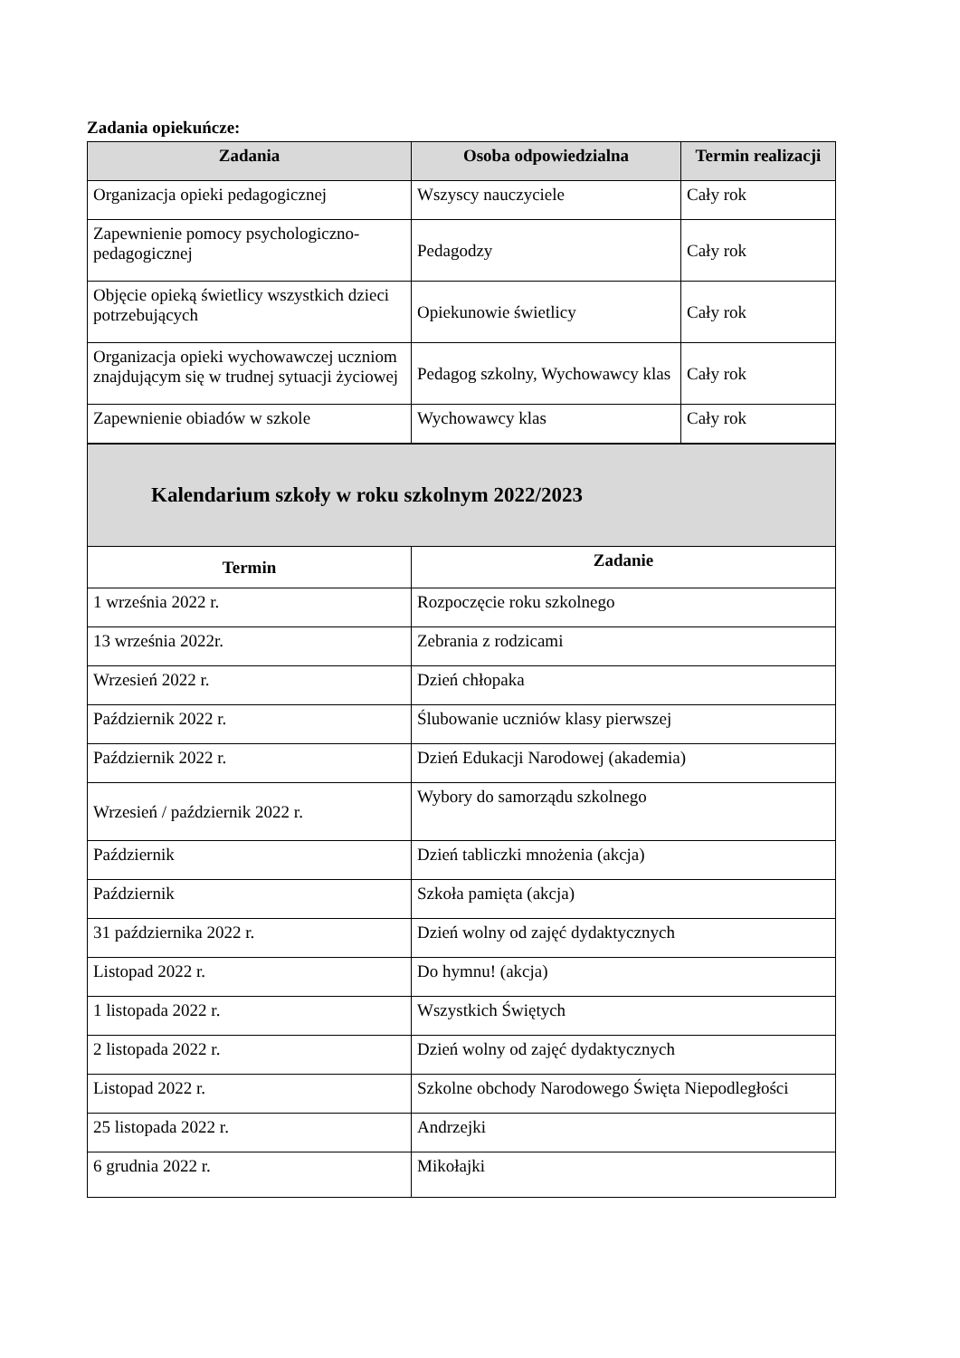Zadania opiekuńcze:
| Zadania | Osoba odpowiedzialna | Termin realizacji |
| --- | --- | --- |
| Organizacja opieki pedagogicznej | Wszyscy nauczyciele | Cały rok |
| Zapewnienie pomocy psychologiczno-pedagogicznej | Pedagodzy | Cały rok |
| Objęcie opieką świetlicy wszystkich dzieci potrzebujących | Opiekunowie świetlicy | Cały rok |
| Organizacja opieki wychowawczej uczniom znajdującym się w trudnej sytuacji życiowej | Pedagog szkolny, Wychowawcy klas | Cały rok |
| Zapewnienie obiadów w szkole | Wychowawcy klas | Cały rok |
| Kalendarium szkoły w roku szkolnym 2022/2023 | |
| Termin | Zadanie |
| 1 września 2022 r. | Rozpoczęcie roku szkolnego |
| 13 września 2022r. | Zebrania z rodzicami |
| Wrzesień 2022 r. | Dzień chłopaka |
| Październik 2022 r. | Ślubowanie uczniów klasy pierwszej |
| Październik 2022 r. | Dzień Edukacji Narodowej (akademia) |
| Wrzesień / październik 2022 r. | Wybory do samorządu szkolnego |
| Październik | Dzień tabliczki mnożenia (akcja) |
| Październik | Szkoła pamięta (akcja) |
| 31 października 2022 r. | Dzień wolny od zajęć dydaktycznych |
| Listopad 2022 r. | Do hymnu! (akcja) |
| 1 listopada 2022 r. | Wszystkich Świętych |
| 2 listopada 2022 r. | Dzień wolny od zajęć dydaktycznych |
| Listopad 2022 r. | Szkolne obchody Narodowego Święta Niepodległości |
| 25 listopada 2022 r. | Andrzejki |
| 6 grudnia 2022 r. | Mikołajki |